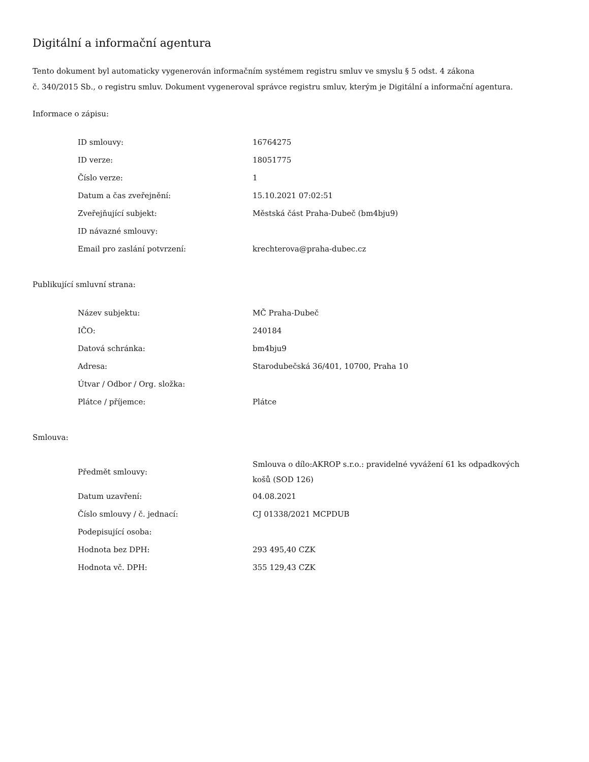Digitální a informační agentura
Tento dokument byl automaticky vygenerován informačním systémem registru smluv ve smyslu § 5 odst. 4 zákona
č. 340/2015 Sb., o registru smluv. Dokument vygeneroval správce registru smluv, kterým je Digitální a informační agentura.
Informace o zápisu:
| ID smlouvy: | 16764275 |
| ID verze: | 18051775 |
| Číslo verze: | 1 |
| Datum a čas zveřejnění: | 15.10.2021 07:02:51 |
| Zveřejňující subjekt: | Městská část Praha-Dubeč (bm4bju9) |
| ID návazné smlouvy: | |
| Email pro zaslání potvrzení: | krechterova@praha-dubec.cz |
Publikující smluvní strana:
| Název subjektu: | MČ Praha-Dubeč |
| IČO: | 240184 |
| Datová schránka: | bm4bju9 |
| Adresa: | Starodubečská 36/401, 10700, Praha 10 |
| Útvar / Odbor / Org. složka: | |
| Plátce / příjemce: | Plátce |
Smlouva:
| Předmět smlouvy: | Smlouva o dílo:AKROP s.r.o.: pravidelné vyvážení 61 ks odpadkových košů (SOD 126) |
| Datum uzavření: | 04.08.2021 |
| Číslo smlouvy / č. jednací: | CJ 01338/2021 MCPDUB |
| Podepisující osoba: | |
| Hodnota bez DPH: | 293 495,40 CZK |
| Hodnota vč. DPH: | 355 129,43 CZK |